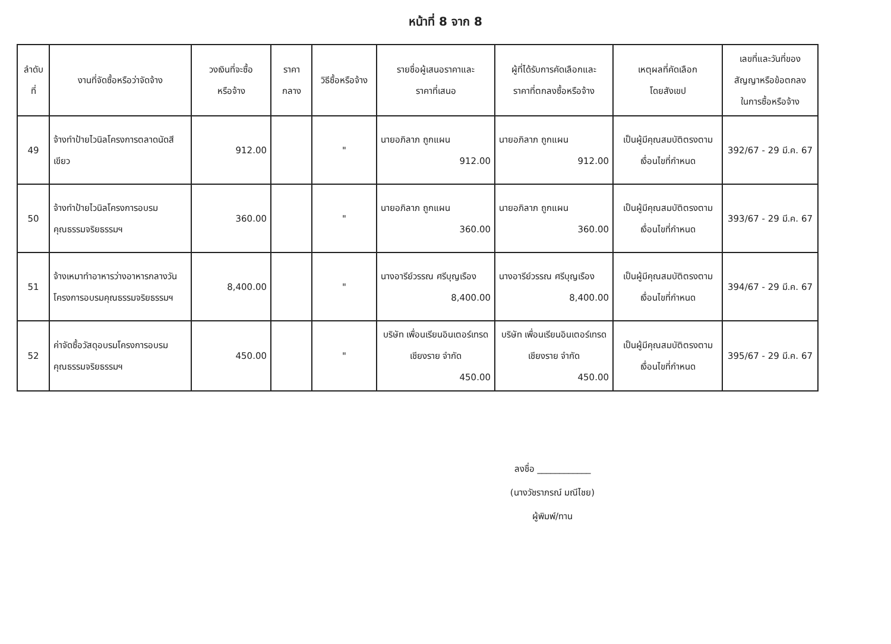หน้าที่ 8 จาก 8
| ลำดับ ที่ | งานที่จัดซื้อหรือว่าจัดจ้าง | วงเงินที่จะซื้อ หรือจ้าง | ราคา กลาง | วิธีซื้อหรือจ้าง | รายชื่อผู้เสนอราคาและ ราคาที่เสนอ | ผู้ที่ได้รับการคัดเลือกและ ราคาที่ตกลงซื้อหรือจ้าง | เหตุผลที่คัดเลือก โดยสังเขป | เลขที่และวันที่ของ สัญญาหรือข้อตกลง ในการซื้อหรือจ้าง |
| --- | --- | --- | --- | --- | --- | --- | --- | --- |
| 49 | จ้างทำป้ายไวนิลโครงการตลาดนัดสีเขียว | 912.00 | | " | นายอภิลาภ ถูกแผน 912.00 | นายอภิลาภ ถูกแผน 912.00 | เป็นผู้มีคุณสมบัติตรงตามเงื่อนไขที่กำหนด | 392/67 - 29 มี.ค. 67 |
| 50 | จ้างทำป้ายไวนิลโครงการอบรมคุณธรรมจริยธรรมฯ | 360.00 | | " | นายอภิลาภ ถูกแผน 360.00 | นายอภิลาภ ถูกแผน 360.00 | เป็นผู้มีคุณสมบัติตรงตามเงื่อนไขที่กำหนด | 393/67 - 29 มี.ค. 67 |
| 51 | จ้างเหมาทำอาหารว่างอาหารกลางวันโครงการอบรมคุณธรรมจริยธรรมฯ | 8,400.00 | | " | นางอารีย์วรรณ ศรีบุญเรือง 8,400.00 | นางอารีย์วรรณ ศรีบุญเรือง 8,400.00 | เป็นผู้มีคุณสมบัติตรงตามเงื่อนไขที่กำหนด | 394/67 - 29 มี.ค. 67 |
| 52 | ค่าจัดซื้อวัสดุอบรมโครงการอบรมคุณธรรมจริยธรรมฯ | 450.00 | | " | บริษัท เพื่อนเรียนอินเตอร์เทรด เชียงราย จำกัด 450.00 | บริษัท เพื่อนเรียนอินเตอร์เทรด เชียงราย จำกัด 450.00 | เป็นผู้มีคุณสมบัติตรงตามเงื่อนไขที่กำหนด | 395/67 - 29 มี.ค. 67 |
ลงชื่อ ____________
(นางวัชราภรณ์ มณีไชย)
ผู้พิมพ์/ทาน